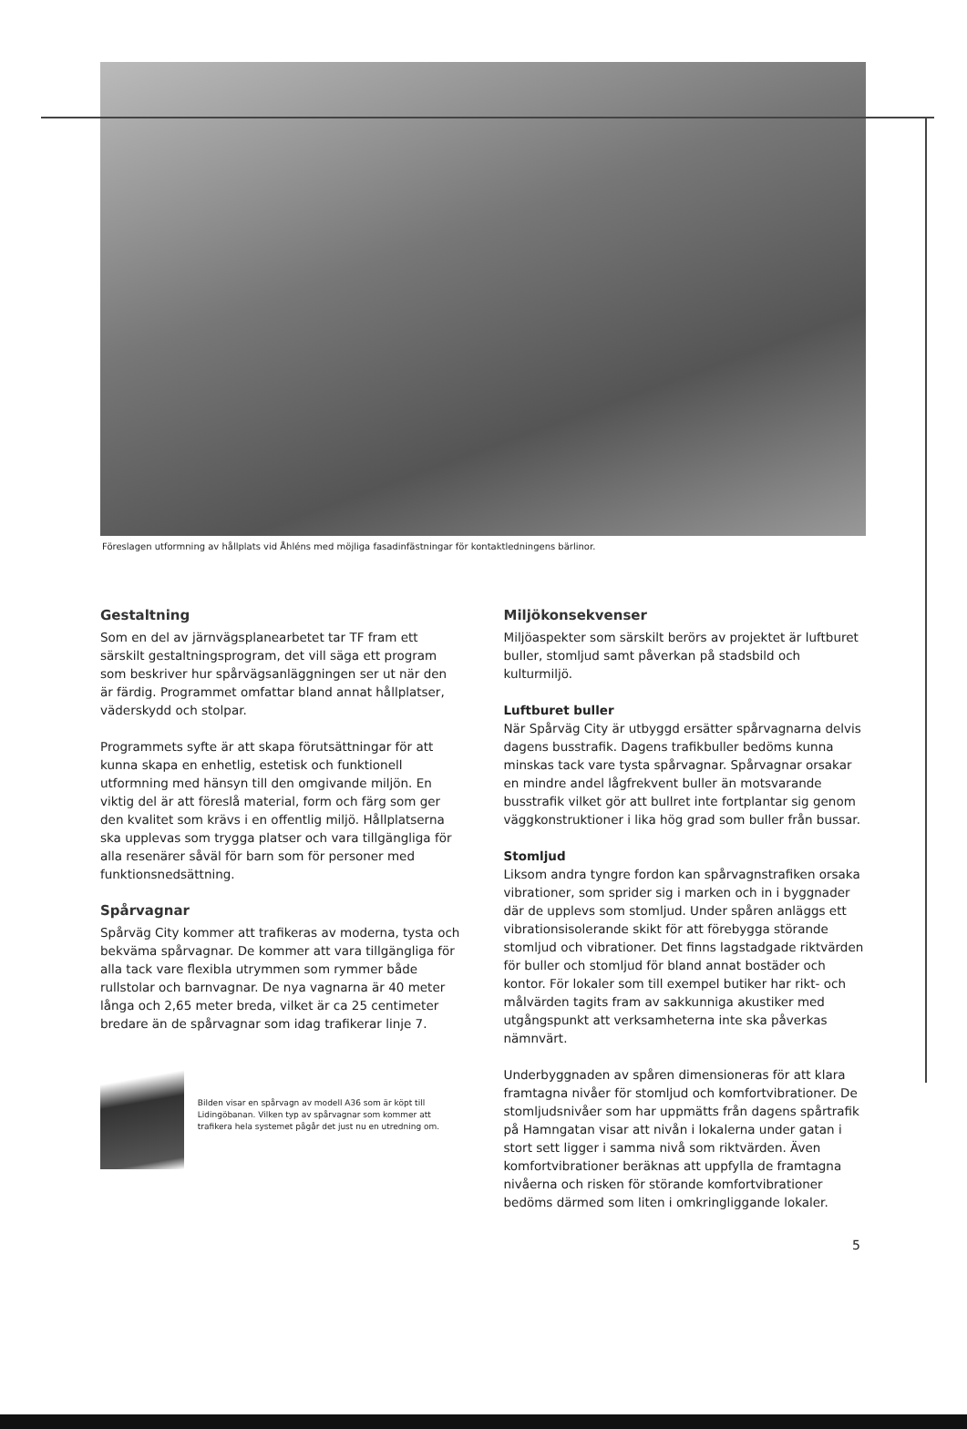Föreslagen utformning av hållplats vid Åhléns med möjliga fasadinfästningar för kontaktledningens bärlinor.
Gestaltning
Som en del av järnvägsplanearbetet tar TF fram ett särskilt gestaltningsprogram, det vill säga ett program som beskriver hur spårvägsanläggningen ser ut när den är färdig. Programmet omfattar bland annat hållplatser, väderskydd och stolpar.
Programmets syfte är att skapa förutsättningar för att kunna skapa en enhetlig, estetisk och funktionell utformning med hänsyn till den omgivande miljön. En viktig del är att föreslå material, form och färg som ger den kvalitet som krävs i en offentlig miljö. Hållplatserna ska upplevas som trygga platser och vara tillgängliga för alla resenärer såväl för barn som för personer med funktionsnedsättning.
Spårvagnar
Spårväg City kommer att trafikeras av moderna, tysta och bekväma spårvagnar. De kommer att vara tillgängliga för alla tack vare flexibla utrymmen som rymmer både rullstolar och barnvagnar. De nya vagnarna är 40 meter långa och 2,65 meter breda, vilket är ca 25 centimeter bredare än de spårvagnar som idag trafikerar linje 7.
Bilden visar en spårvagn av modell A36 som är köpt till Lidingöbanan. Vilken typ av spårvagnar som kommer att trafikera hela systemet pågår det just nu en utredning om.
Miljökonsekvenser
Miljöaspekter som särskilt berörs av projektet är luftburet buller, stomljud samt påverkan på stadsbild och kulturmiljö.
Luftburet buller
När Spårväg City är utbyggd ersätter spårvagnarna delvis dagens busstrafik. Dagens trafikbuller bedöms kunna minskas tack vare tysta spårvagnar. Spårvagnar orsakar en mindre andel lågfrekvent buller än motsvarande busstrafik vilket gör att bullret inte fortplantar sig genom väggkonstruktioner i lika hög grad som buller från bussar.
Stomljud
Liksom andra tyngre fordon kan spårvagnstrafiken orsaka vibrationer, som sprider sig i marken och in i byggnader där de upplevs som stomljud. Under spåren anläggs ett vibrationsisolerande skikt för att förebygga störande stomljud och vibrationer. Det finns lagstadgade riktvärden för buller och stomljud för bland annat bostäder och kontor. För lokaler som till exempel butiker har rikt- och målvärden tagits fram av sakkunniga akustiker med utgångspunkt att verksamheterna inte ska påverkas nämnvärt.
Underbyggnaden av spåren dimensioneras för att klara framtagna nivåer för stomljud och komfortvibrationer. De stomljudsnivåer som har uppmätts från dagens spårtrafik på Hamngatan visar att nivån i lokalerna under gatan i stort sett ligger i samma nivå som riktvärden. Även komfortvibrationer beräknas att uppfylla de framtagna nivåerna och risken för störande komfortvibrationer bedöms därmed som liten i omkringliggande lokaler.
5